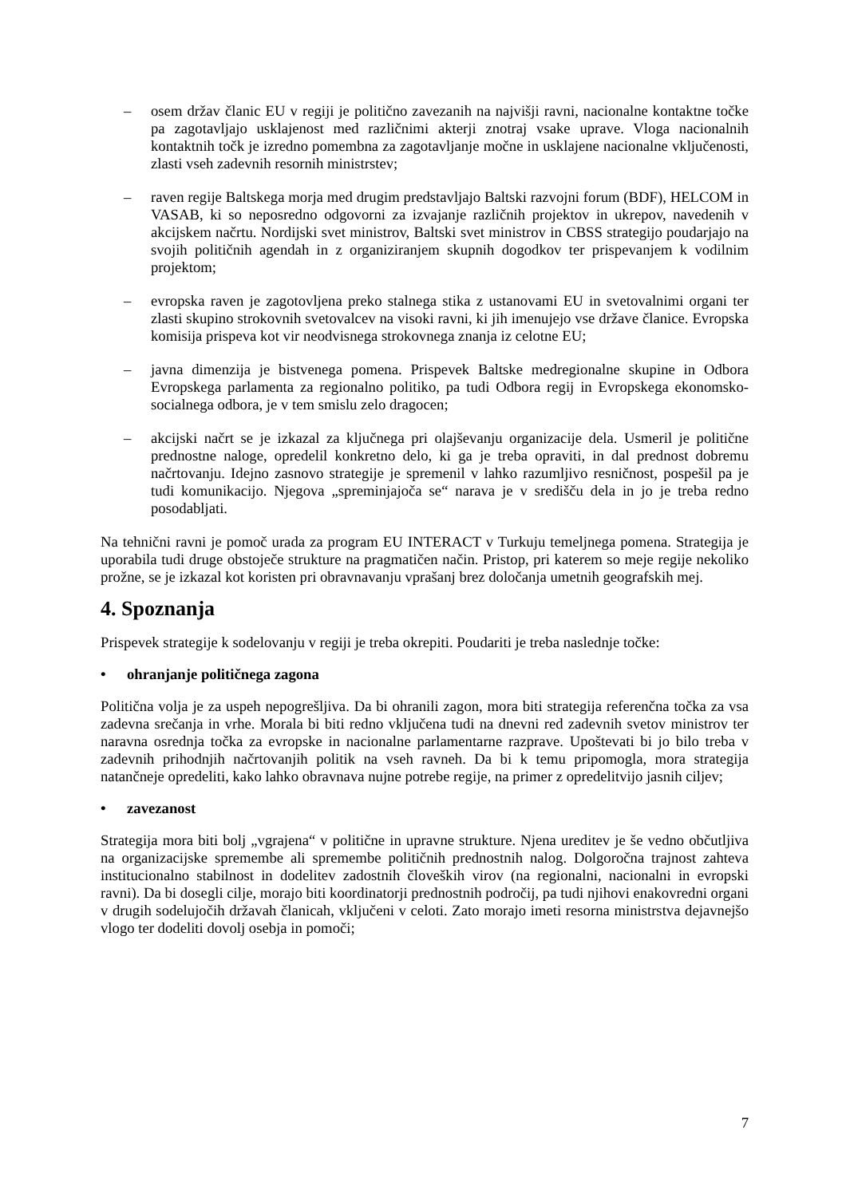– osem držav članic EU v regiji je politično zavezanih na najvišji ravni, nacionalne kontaktne točke pa zagotavljajo usklajenost med različnimi akterji znotraj vsake uprave. Vloga nacionalnih kontaktnih točk je izredno pomembna za zagotavljanje močne in usklajene nacionalne vključenosti, zlasti vseh zadevnih resornih ministrstev;
– raven regije Baltskega morja med drugim predstavljajo Baltski razvojni forum (BDF), HELCOM in VASAB, ki so neposredno odgovorni za izvajanje različnih projektov in ukrepov, navedenih v akcijskem načrtu. Nordijski svet ministrov, Baltski svet ministrov in CBSS strategijo poudarjajo na svojih političnih agendah in z organiziranjem skupnih dogodkov ter prispevanjem k vodilnim projektom;
– evropska raven je zagotovljena preko stalnega stika z ustanovami EU in svetovalnimi organi ter zlasti skupino strokovnih svetovalcev na visoki ravni, ki jih imenujejo vse države članice. Evropska komisija prispeva kot vir neodvisnega strokovnega znanja iz celotne EU;
– javna dimenzija je bistvenega pomena. Prispevek Baltske medregionalne skupine in Odbora Evropskega parlamenta za regionalno politiko, pa tudi Odbora regij in Evropskega ekonomsko-socialnega odbora, je v tem smislu zelo dragocen;
– akcijski načrt se je izkazal za ključnega pri olajševanju organizacije dela. Usmeril je politične prednostne naloge, opredelil konkretno delo, ki ga je treba opraviti, in dal prednost dobremu načrtovanju. Idejno zasnovo strategije je spremenil v lahko razumljivo resničnost, pospešil pa je tudi komunikacijo. Njegova „spreminjajoča se“ narava je v središču dela in jo je treba redno posodabljati.
Na tehnični ravni je pomoč urada za program EU INTERACT v Turkuju temeljnega pomena. Strategija je uporabila tudi druge obstoječe strukture na pragmatičen način. Pristop, pri katerem so meje regije nekoliko prožne, se je izkazal kot koristen pri obravnavanju vprašanj brez določanja umetnih geografskih mej.
4. Spoznanja
Prispevek strategije k sodelovanju v regiji je treba okrepiti. Poudariti je treba naslednje točke:
• ohranjanje političnega zagona
Politična volja je za uspeh nepogrešljiva. Da bi ohranili zagon, mora biti strategija referenčna točka za vsa zadevna srečanja in vrhe. Morala bi biti redno vključena tudi na dnevni red zadevnih svetov ministrov ter naravna osrednja točka za evropske in nacionalne parlamentarne razprave. Upoštevati bi jo bilo treba v zadevnih prihodnjih načrtovanjih politik na vseh ravneh. Da bi k temu pripomogla, mora strategija natančneje opredeliti, kako lahko obravnava nujne potrebe regije, na primer z opredelitvijo jasnih ciljev;
• zavezanost
Strategija mora biti bolj „vgrajena“ v politične in upravne strukture. Njena ureditev je še vedno občutljiva na organizacijske spremembe ali spremembe političnih prednostnih nalog. Dolgoročna trajnost zahteva institucionalno stabilnost in dodelitev zadostnih človeških virov (na regionalni, nacionalni in evropski ravni). Da bi dosegli cilje, morajo biti koordinatorji prednostnih področij, pa tudi njihovi enakovredni organi v drugih sodelujočih državah članicah, vključeni v celoti. Zato morajo imeti resorna ministrstva dejavnejšo vlogo ter dodeliti dovolj osebja in pomoči;
7